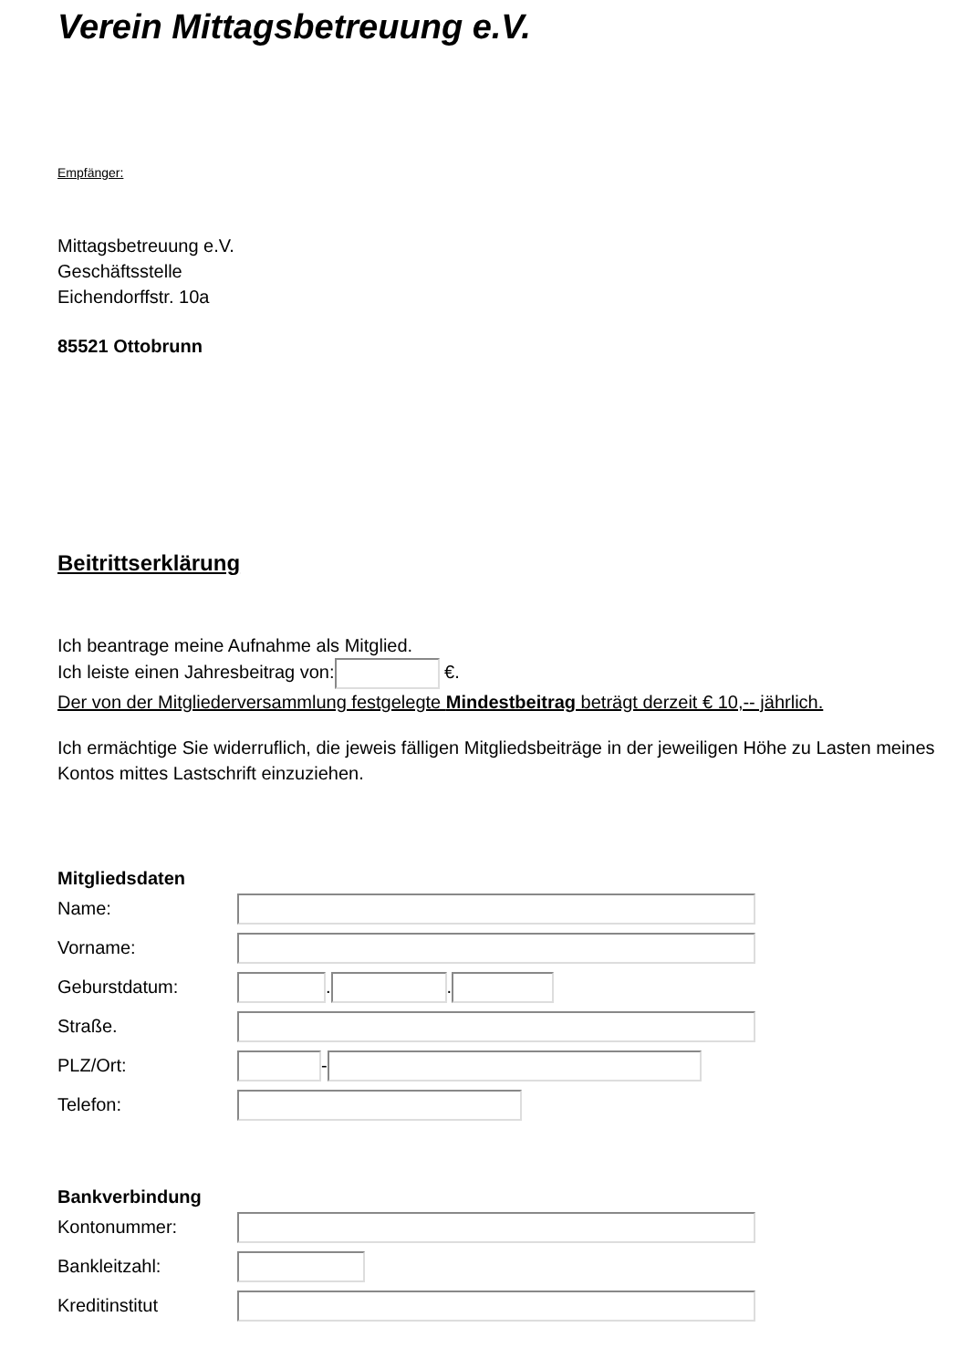Verein Mittagsbetreuung e.V.
Empfänger:
Mittagsbetreuung e.V.
Geschäftsstelle
Eichendorffstr. 10a
85521 Ottobrunn
Beitrittserklärung
Ich beantrage meine Aufnahme als Mitglied.
Ich leiste einen Jahresbeitrag von: €.
Der von der Mitgliederversammlung festgelegte Mindestbeitrag beträgt derzeit € 10,-- jährlich.
Ich ermächtige Sie widerruflich, die jeweis fälligen Mitgliedsbeiträge in der jeweiligen Höhe zu Lasten meines Kontos mittes Lastschrift einzuziehen.
Mitgliedsdaten
Name:
Vorname:
Geburstdatum: . .
Straße.
PLZ/Ort: -
Telefon:
Bankverbindung
Kontonummer:
Bankleitzahl:
Kreditinstitut